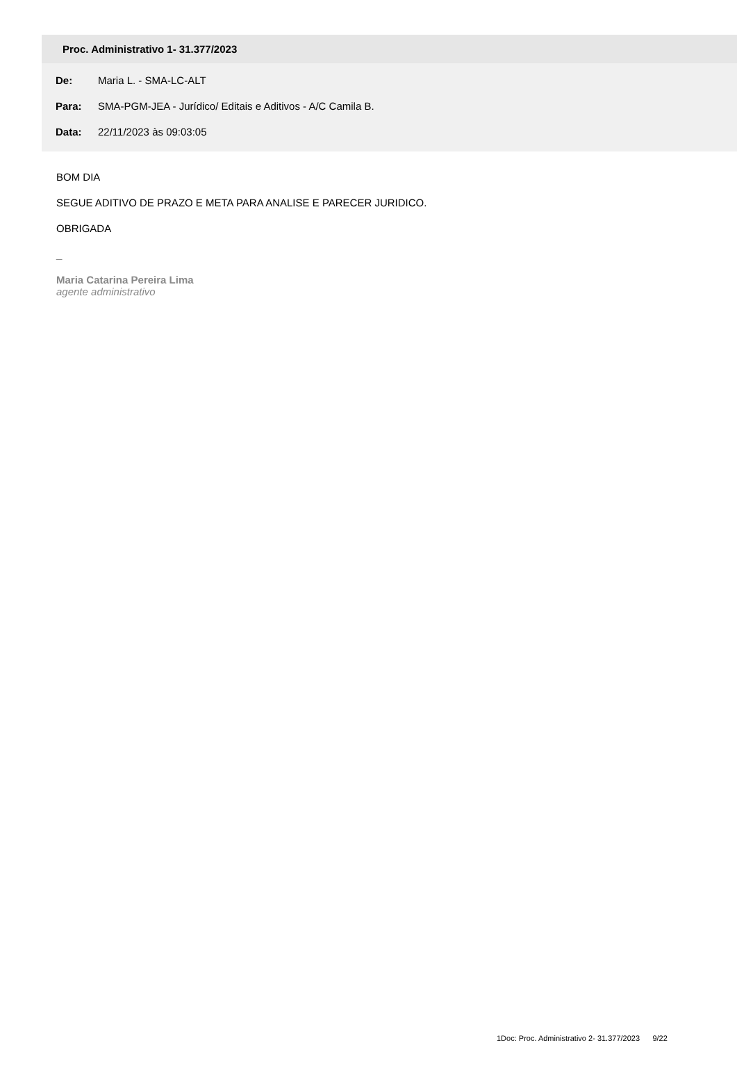Proc. Administrativo 1- 31.377/2023
De: Maria L. - SMA-LC-ALT
Para: SMA-PGM-JEA - Jurídico/ Editais e Aditivos - A/C Camila B.
Data: 22/11/2023 às 09:03:05
BOM DIA
SEGUE ADITIVO DE PRAZO E META PARA ANALISE E PARECER JURIDICO.
OBRIGADA
_
Maria Catarina Pereira Lima
agente administrativo
1Doc: Proc. Administrativo 2- 31.377/2023 9/22